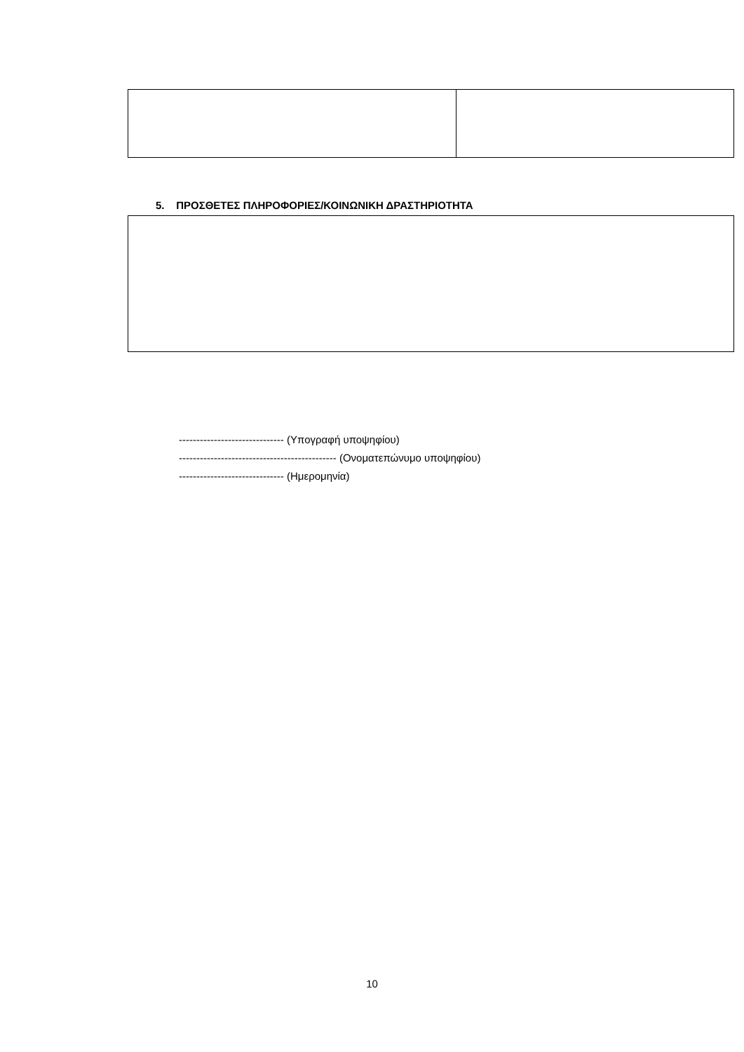5. ΠΡΟΣΘΕΤΕΣ ΠΛΗΡΟΦΟΡΙΕΣ/ΚΟΙΝΩΝΙΚΗ ΔΡΑΣΤΗΡΙΟΤΗΤΑ
------------------------------ (Υπογραφή υποψηφίου)
--------------------------------------------- (Ονοματεπώνυμο υποψηφίου)
------------------------------ (Ημερομηνία)
10